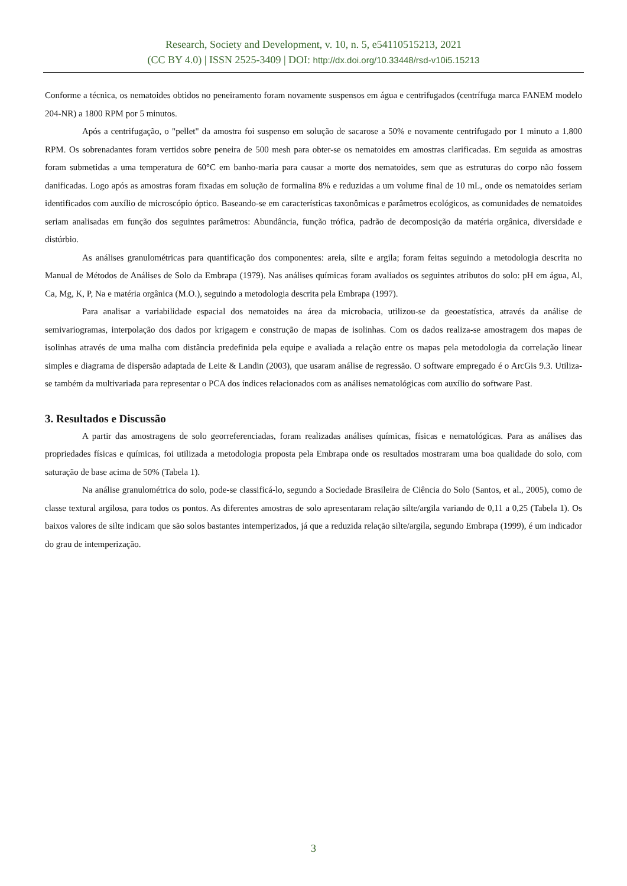Research, Society and Development, v. 10, n. 5, e54110515213, 2021
(CC BY 4.0) | ISSN 2525-3409 | DOI: http://dx.doi.org/10.33448/rsd-v10i5.15213
Conforme a técnica, os nematoides obtidos no peneiramento foram novamente suspensos em água e centrifugados (centrífuga marca FANEM modelo 204-NR) a 1800 RPM por 5 minutos.
Após a centrifugação, o "pellet" da amostra foi suspenso em solução de sacarose a 50% e novamente centrifugado por 1 minuto a 1.800 RPM. Os sobrenadantes foram vertidos sobre peneira de 500 mesh para obter-se os nematoides em amostras clarificadas. Em seguida as amostras foram submetidas a uma temperatura de 60°C em banho-maria para causar a morte dos nematoides, sem que as estruturas do corpo não fossem danificadas. Logo após as amostras foram fixadas em solução de formalina 8% e reduzidas a um volume final de 10 mL, onde os nematoides seriam identificados com auxílio de microscópio óptico. Baseando-se em características taxonômicas e parâmetros ecológicos, as comunidades de nematoides seriam analisadas em função dos seguintes parâmetros: Abundância, função trófica, padrão de decomposição da matéria orgânica, diversidade e distúrbio.
As análises granulométricas para quantificação dos componentes: areia, silte e argila; foram feitas seguindo a metodologia descrita no Manual de Métodos de Análises de Solo da Embrapa (1979). Nas análises químicas foram avaliados os seguintes atributos do solo: pH em água, Al, Ca, Mg, K, P, Na e matéria orgânica (M.O.), seguindo a metodologia descrita pela Embrapa (1997).
Para analisar a variabilidade espacial dos nematoides na área da microbacia, utilizou-se da geoestatística, através da análise de semivariogramas, interpolação dos dados por krigagem e construção de mapas de isolinhas. Com os dados realiza-se amostragem dos mapas de isolinhas através de uma malha com distância predefinida pela equipe e avaliada a relação entre os mapas pela metodologia da correlação linear simples e diagrama de dispersão adaptada de Leite & Landin (2003), que usaram análise de regressão. O software empregado é o ArcGis 9.3. Utiliza-se também da multivariada para representar o PCA dos índices relacionados com as análises nematológicas com auxílio do software Past.
3. Resultados e Discussão
A partir das amostragens de solo georreferenciadas, foram realizadas análises químicas, físicas e nematológicas. Para as análises das propriedades físicas e químicas, foi utilizada a metodologia proposta pela Embrapa onde os resultados mostraram uma boa qualidade do solo, com saturação de base acima de 50% (Tabela 1).
Na análise granulométrica do solo, pode-se classificá-lo, segundo a Sociedade Brasileira de Ciência do Solo (Santos, et al., 2005), como de classe textural argilosa, para todos os pontos. As diferentes amostras de solo apresentaram relação silte/argila variando de 0,11 a 0,25 (Tabela 1). Os baixos valores de silte indicam que são solos bastantes intemperizados, já que a reduzida relação silte/argila, segundo Embrapa (1999), é um indicador do grau de intemperização.
3